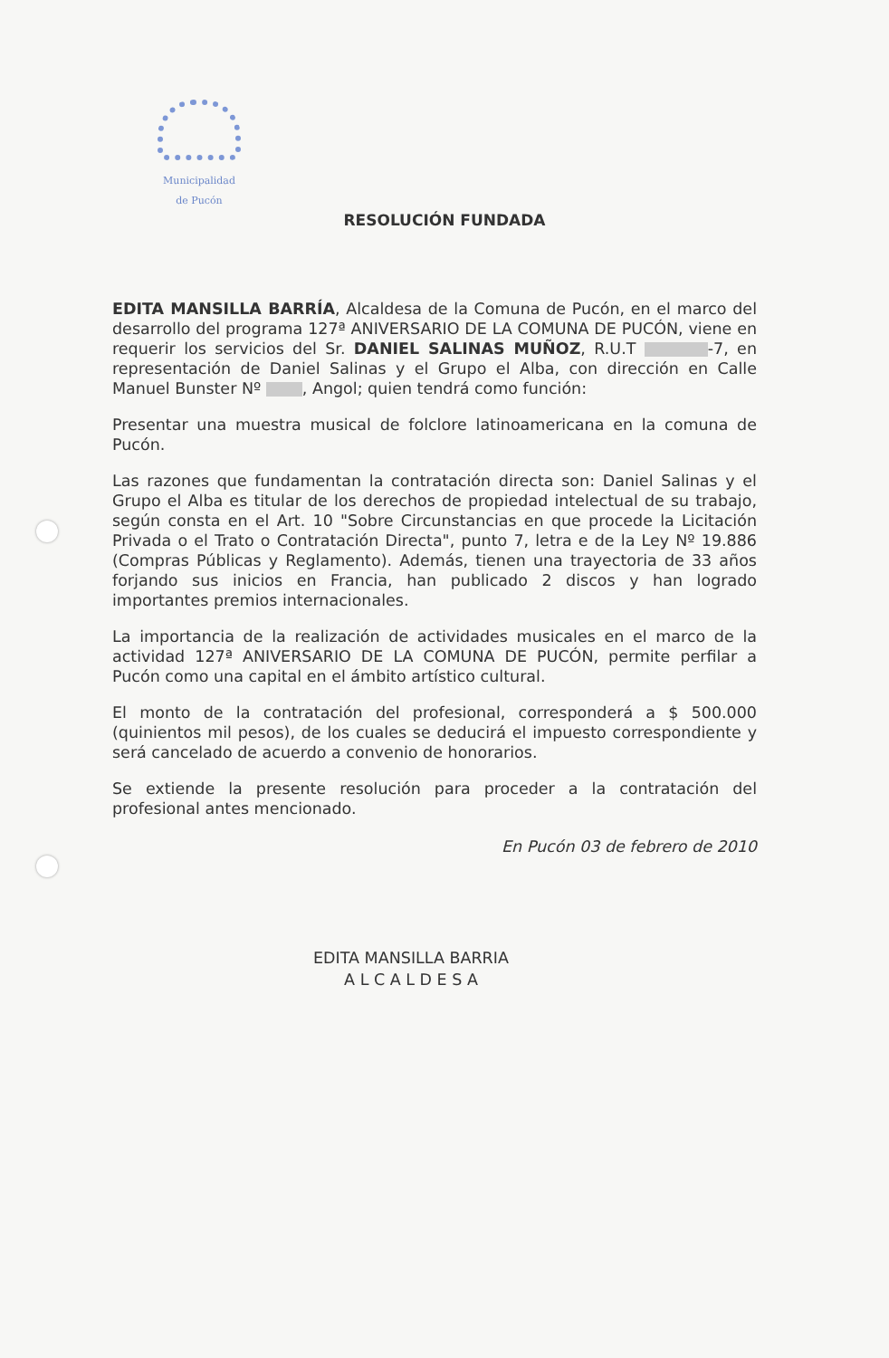Municipalidad
de Pucón
RESOLUCIÓN FUNDADA
EDITA MANSILLA BARRÍA, Alcaldesa de la Comuna de Pucón, en el marco del desarrollo del programa 127ª ANIVERSARIO DE LA COMUNA DE PUCÓN, viene en requerir los servicios del Sr. DANIEL SALINAS MUÑOZ, R.U.T -7, en representación de Daniel Salinas y el Grupo el Alba, con dirección en Calle Manuel Bunster Nº , Angol; quien tendrá como función:
Presentar una muestra musical de folclore latinoamericana en la comuna de Pucón.
Las razones que fundamentan la contratación directa son: Daniel Salinas y el Grupo el Alba es titular de los derechos de propiedad intelectual de su trabajo, según consta en el Art. 10 "Sobre Circunstancias en que procede la Licitación Privada o el Trato o Contratación Directa", punto 7, letra e de la Ley Nº 19.886 (Compras Públicas y Reglamento). Además, tienen una trayectoria de 33 años forjando sus inicios en Francia, han publicado 2 discos y han logrado importantes premios internacionales.
La importancia de la realización de actividades musicales en el marco de la actividad 127ª ANIVERSARIO DE LA COMUNA DE PUCÓN, permite perfilar a Pucón como una capital en el ámbito artístico cultural.
El monto de la contratación del profesional, corresponderá a $ 500.000 (quinientos mil pesos), de los cuales se deducirá el impuesto correspondiente y será cancelado de acuerdo a convenio de honorarios.
Se extiende la presente resolución para proceder a la contratación del profesional antes mencionado.
En Pucón 03 de febrero de 2010
EDITA MANSILLA BARRIA
A L C A L D E S A